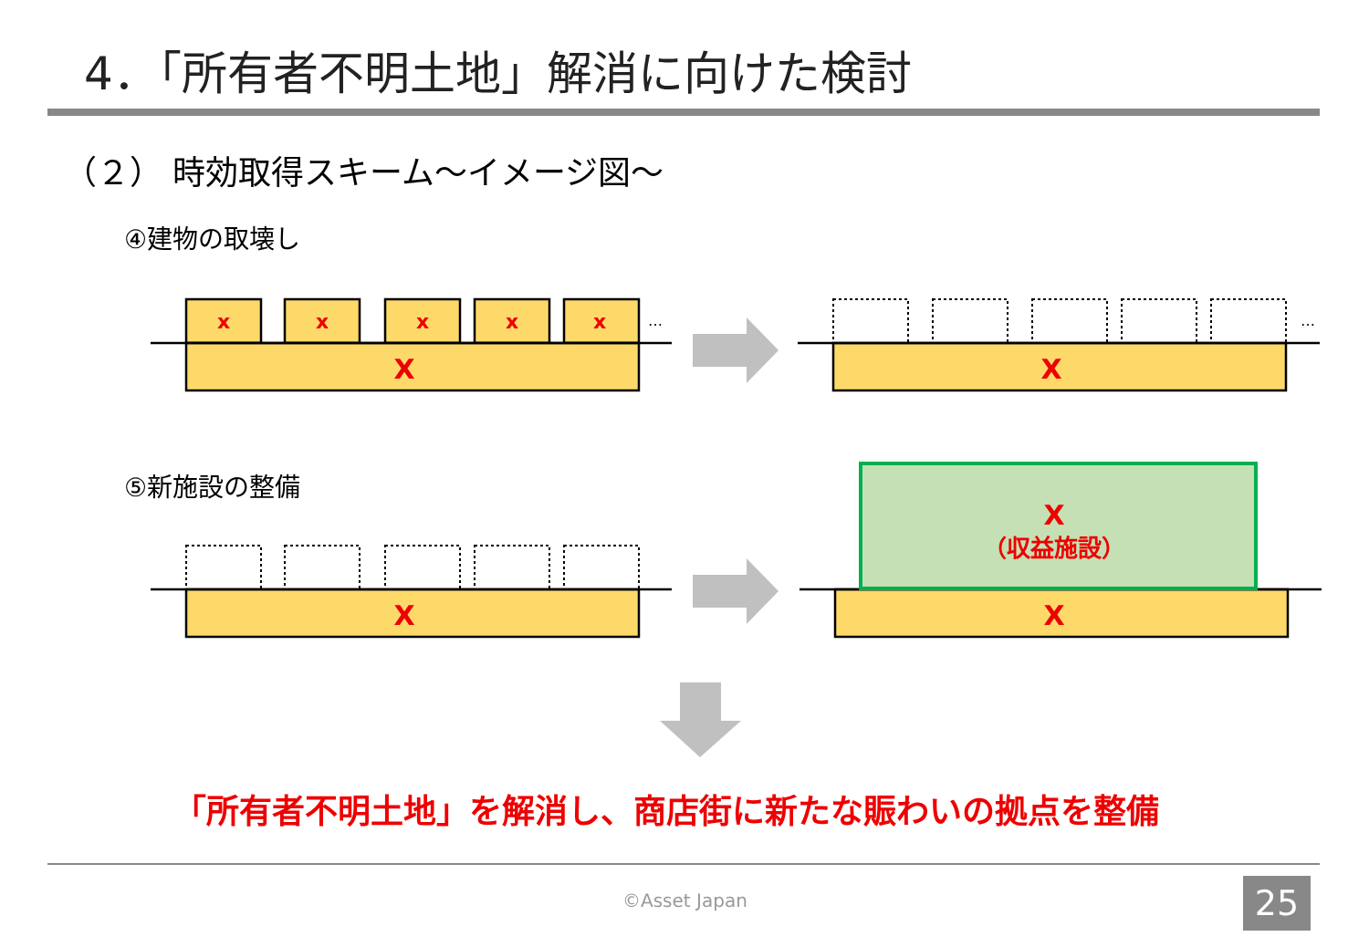4．「所有者不明土地」解消に向けた検討
（２） 時効取得スキーム～イメージ図～
④建物の取壊し
⑤新施設の整備
x
x
x
x
x
X
X
X
X
X
（収益施設）
…
…
「所有者不明土地」を解消し、商店街に新たな賑わいの拠点を整備
©Asset Japan 25